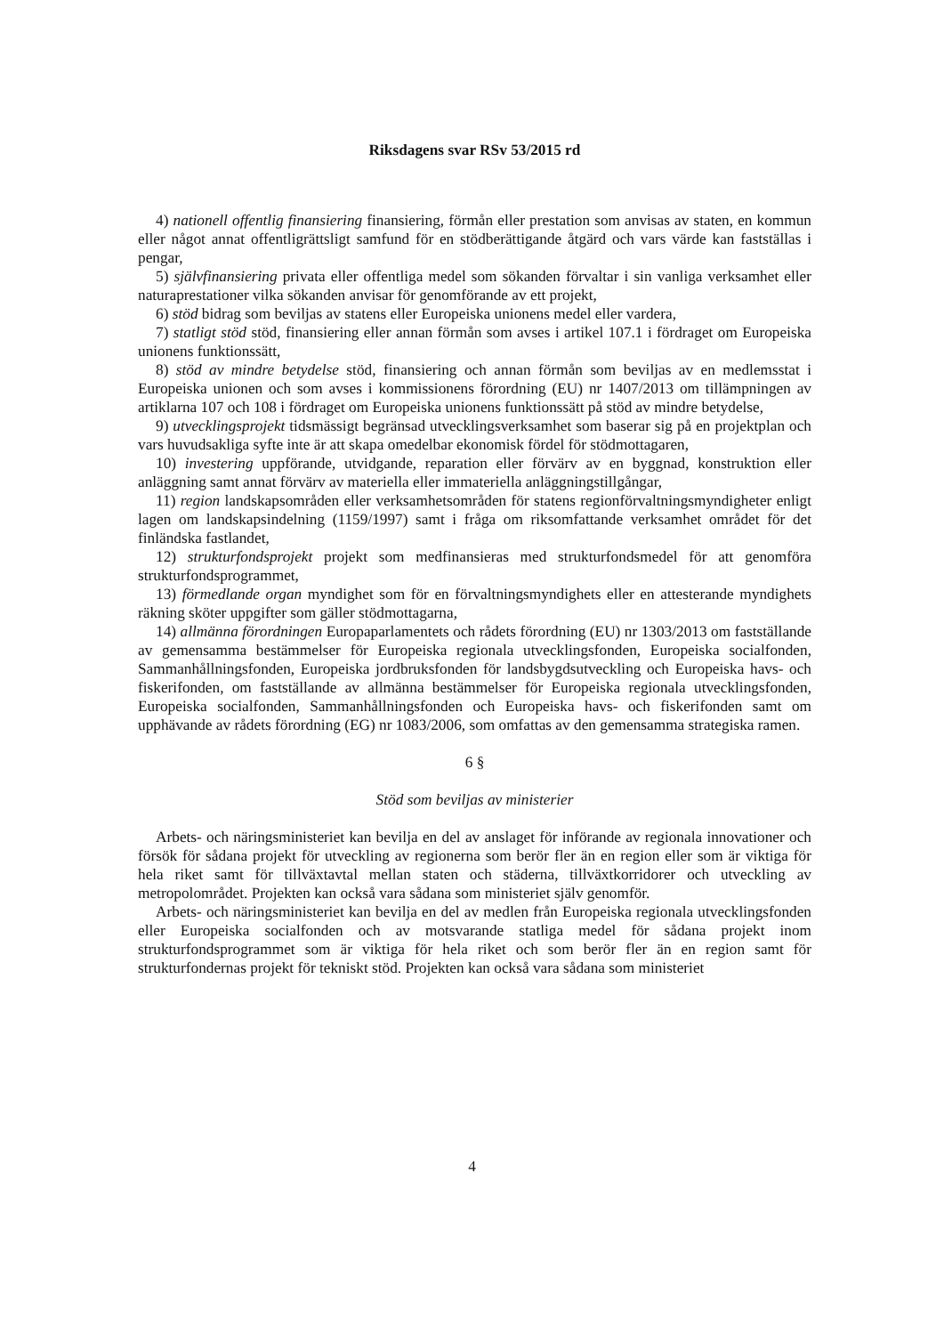Riksdagens svar RSv 53/2015 rd
4) nationell offentlig finansiering finansiering, förmån eller prestation som anvisas av staten, en kommun eller något annat offentligrättsligt samfund för en stödberättigande åtgärd och vars värde kan fastställas i pengar,
5) självfinansiering privata eller offentliga medel som sökanden förvaltar i sin vanliga verksamhet eller naturaprestationer vilka sökanden anvisar för genomförande av ett projekt,
6) stöd bidrag som beviljas av statens eller Europeiska unionens medel eller vardera,
7) statligt stöd stöd, finansiering eller annan förmån som avses i artikel 107.1 i fördraget om Europeiska unionens funktionssätt,
8) stöd av mindre betydelse stöd, finansiering och annan förmån som beviljas av en medlemsstat i Europeiska unionen och som avses i kommissionens förordning (EU) nr 1407/2013 om tillämpningen av artiklarna 107 och 108 i fördraget om Europeiska unionens funktionssätt på stöd av mindre betydelse,
9) utvecklingsprojekt tidsmässigt begränsad utvecklingsverksamhet som baserar sig på en projektplan och vars huvudsakliga syfte inte är att skapa omedelbar ekonomisk fördel för stödmottagaren,
10) investering uppförande, utvidgande, reparation eller förvärv av en byggnad, konstruktion eller anläggning samt annat förvärv av materiella eller immateriella anläggningstillgångar,
11) region landskapsområden eller verksamhetsområden för statens regionförvaltningsmyndigheter enligt lagen om landskapsindelning (1159/1997) samt i fråga om riksomfattande verksamhet området för det finländska fastlandet,
12) strukturfondsprojekt projekt som medfinansieras med strukturfondsmedel för att genomföra strukturfondsprogrammet,
13) förmedlande organ myndighet som för en förvaltningsmyndighets eller en attesterande myndighets räkning sköter uppgifter som gäller stödmottagarna,
14) allmänna förordningen Europaparlamentets och rådets förordning (EU) nr 1303/2013 om fastställande av gemensamma bestämmelser för Europeiska regionala utvecklingsfonden, Europeiska socialfonden, Sammanhållningsfonden, Europeiska jordbruksfonden för landsbygdsutveckling och Europeiska havs- och fiskerifonden, om fastställande av allmänna bestämmelser för Europeiska regionala utvecklingsfonden, Europeiska socialfonden, Sammanhållningsfonden och Europeiska havs- och fiskerifonden samt om upphävande av rådets förordning (EG) nr 1083/2006, som omfattas av den gemensamma strategiska ramen.
6 §
Stöd som beviljas av ministerier
Arbets- och näringsministeriet kan bevilja en del av anslaget för införande av regionala innovationer och försök för sådana projekt för utveckling av regionerna som berör fler än en region eller som är viktiga för hela riket samt för tillväxtavtal mellan staten och städerna, tillväxtkorridorer och utveckling av metropolområdet. Projekten kan också vara sådana som ministeriet själv genomför.
Arbets- och näringsministeriet kan bevilja en del av medlen från Europeiska regionala utvecklingsfonden eller Europeiska socialfonden och av motsvarande statliga medel för sådana projekt inom strukturfondsprogrammet som är viktiga för hela riket och som berör fler än en region samt för strukturfondernas projekt för tekniskt stöd. Projekten kan också vara sådana som ministeriet
4